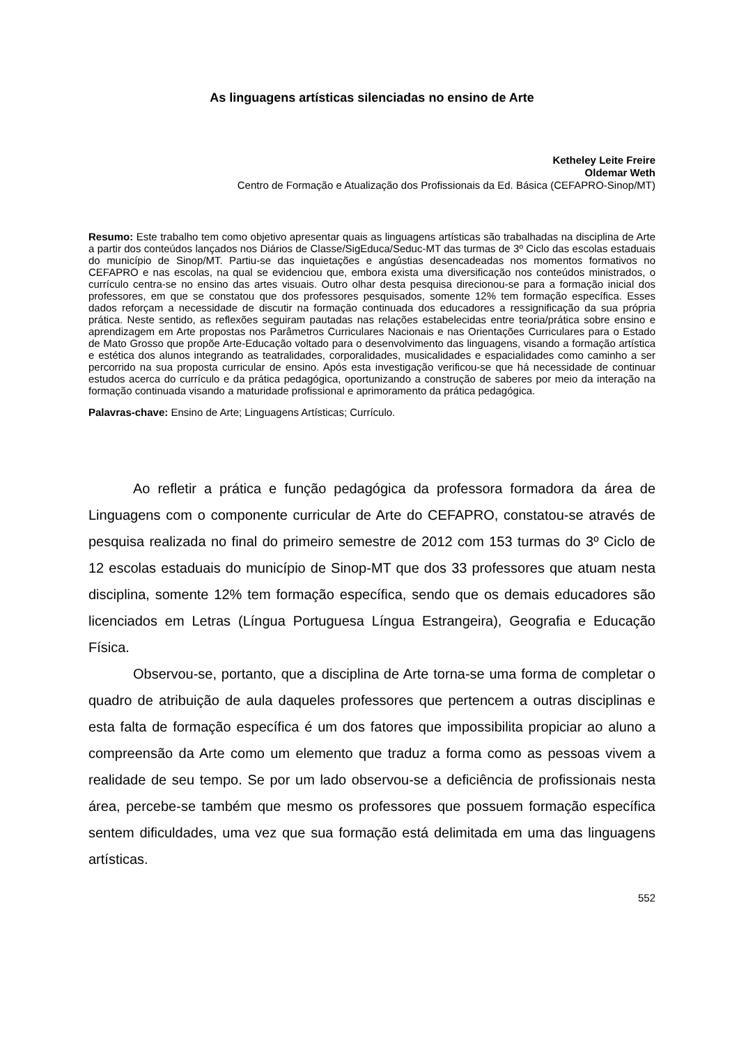As linguagens artísticas silenciadas no ensino de Arte
Ketheley Leite Freire
Oldemar Weth
Centro de Formação e Atualização dos Profissionais da Ed. Básica (CEFAPRO-Sinop/MT)
Resumo: Este trabalho tem como objetivo apresentar quais as linguagens artísticas são trabalhadas na disciplina de Arte a partir dos conteúdos lançados nos Diários de Classe/SigEduca/Seduc-MT das turmas de 3º Ciclo das escolas estaduais do município de Sinop/MT. Partiu-se das inquietações e angústias desencadeadas nos momentos formativos no CEFAPRO e nas escolas, na qual se evidenciou que, embora exista uma diversificação nos conteúdos ministrados, o currículo centra-se no ensino das artes visuais. Outro olhar desta pesquisa direcionou-se para a formação inicial dos professores, em que se constatou que dos professores pesquisados, somente 12% tem formação específica. Esses dados reforçam a necessidade de discutir na formação continuada dos educadores a ressignificação da sua própria prática. Neste sentido, as reflexões seguiram pautadas nas relações estabelecidas entre teoria/prática sobre ensino e aprendizagem em Arte propostas nos Parâmetros Curriculares Nacionais e nas Orientações Curriculares para o Estado de Mato Grosso que propõe Arte-Educação voltado para o desenvolvimento das linguagens, visando a formação artística e estética dos alunos integrando as teatralidades, corporalidades, musicalidades e espacialidades como caminho a ser percorrido na sua proposta curricular de ensino. Após esta investigação verificou-se que há necessidade de continuar estudos acerca do currículo e da prática pedagógica, oportunizando a construção de saberes por meio da interação na formação continuada visando a maturidade profissional e aprimoramento da prática pedagógica.
Palavras-chave: Ensino de Arte; Linguagens Artísticas; Currículo.
Ao refletir a prática e função pedagógica da professora formadora da área de Linguagens com o componente curricular de Arte do CEFAPRO, constatou-se através de pesquisa realizada no final do primeiro semestre de 2012 com 153 turmas do 3º Ciclo de 12 escolas estaduais do município de Sinop-MT que dos 33 professores que atuam nesta disciplina, somente 12% tem formação específica, sendo que os demais educadores são licenciados em Letras (Língua Portuguesa Língua Estrangeira), Geografia e Educação Física.
Observou-se, portanto, que a disciplina de Arte torna-se uma forma de completar o quadro de atribuição de aula daqueles professores que pertencem a outras disciplinas e esta falta de formação específica é um dos fatores que impossibilita propiciar ao aluno a compreensão da Arte como um elemento que traduz a forma como as pessoas vivem a realidade de seu tempo. Se por um lado observou-se a deficiência de profissionais nesta área, percebe-se também que mesmo os professores que possuem formação específica sentem dificuldades, uma vez que sua formação está delimitada em uma das linguagens artísticas.
552